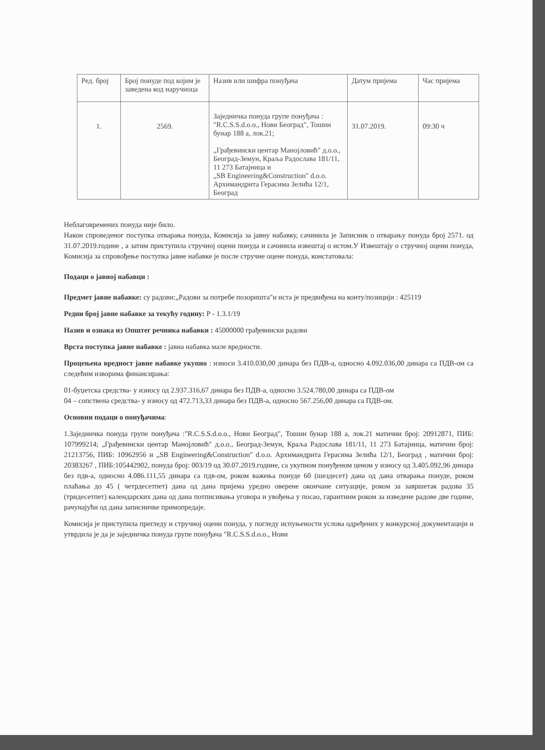| Ред. број | Број понуде под којим је заведена код наручиоца | Назив или шифра понуђача | Датум пријема | Час пријема |
| --- | --- | --- | --- | --- |
| 1. | 2569. | Заједничка понуда групе понуђача : "R.C.S.S.d.o.o., Нови Београд", Тошин бунар 188 а, лок.21; „Грађевински центар Манојловић" д.о.о., Београд-Земун, Краља Радослава 181/11, 11 273 Батајница и „SB Engineering&Construction" d.o.o. Архимандрита Герасима Зелића 12/1, Београд | 31.07.2019. | 09:30 ч |
Неблаговремених понуда није било.
Након спроведеног поступка отварања понуда, Комисија за јавну набавку, сачинила је Записник о отварању понуда број 2571. од 31.07.2019.године , а затим приступила стручној оцени понуда и сачинила извештај о истом.У Извештају о стручној оцени понуда, Комисија за спровођење поступка јавне набавке је после стручне оцене понуда, констатовала:
Подаци о јавној набавци :
Предмет јавне набавке: су радови:„Радови за потребе позоришта"и иста је предвиђена на конту/позицији : 425119
Редни број јавне набавке за текућу годину: Р - 1.3.1/19
Назив и ознака из Општег речника набавки : 45000000 грађевински радови
Врста поступка јавне набавке : јавна набавка мале вредности.
Процењена вредност јавне набавке укупно : износи 3.410.030,00 динара без ПДВ-а, односно 4.092.036,00 динара са ПДВ-ом са следећим изворима финансирања:
01-буџетска средства- у износу од 2.937.316,67 динара без ПДВ-а, односно 3.524.780,00 динара са ПДВ-ом
04 – сопствена средства- у износу од 472.713,33 динара без ПДВ-а, односно 567.256,00 динара са ПДВ-ом.
Основни подаци о понуђачима:
1.Заједничка понуда групе понуђача :"R.C.S.S.d.o.o., Нови Београд", Тошин бунар 188 а, лок.21 матични број: 20912871, ПИБ: 107999214; „Грађевински центар Манојловић" д.о.о., Београд-Земун, Краља Радослава 181/11, 11 273 Батајница, матични број: 21213756, ПИБ: 10962956 и „SB Engineering&Construction" d.o.o. Архимандрита Герасима Зелића 12/1, Београд , матични број: 20383267 , ПИБ:105442902, понуда број: 003/19 од 30.07.2019.године, са укупном понуђеном ценом у износу од 3.405.092,96 динара без пдв-а, односно 4.086.111,55 динара са пдв-ом, роком важења понуде 60 (шездесет) дана од дана отварања понуде, роком плаћања до 45 ( четрдесетпет) дана од дана пријема уредно оверене окончане ситуације, роком за завршетак радова 35 (тридесетпет) календарских дана од дана потписивања уговора и увођења у посао, гарантним роком за изведене радове две године, рачунајући од дана записничке примопредаје.
Комисија је приступила прегледу и стручној оцени понуда, у погледу испуњености услова одређених у конкурсној документацији и утврдила је да је заједничка понуда групе понуђача "R.C.S.S.d.o.o., Нови